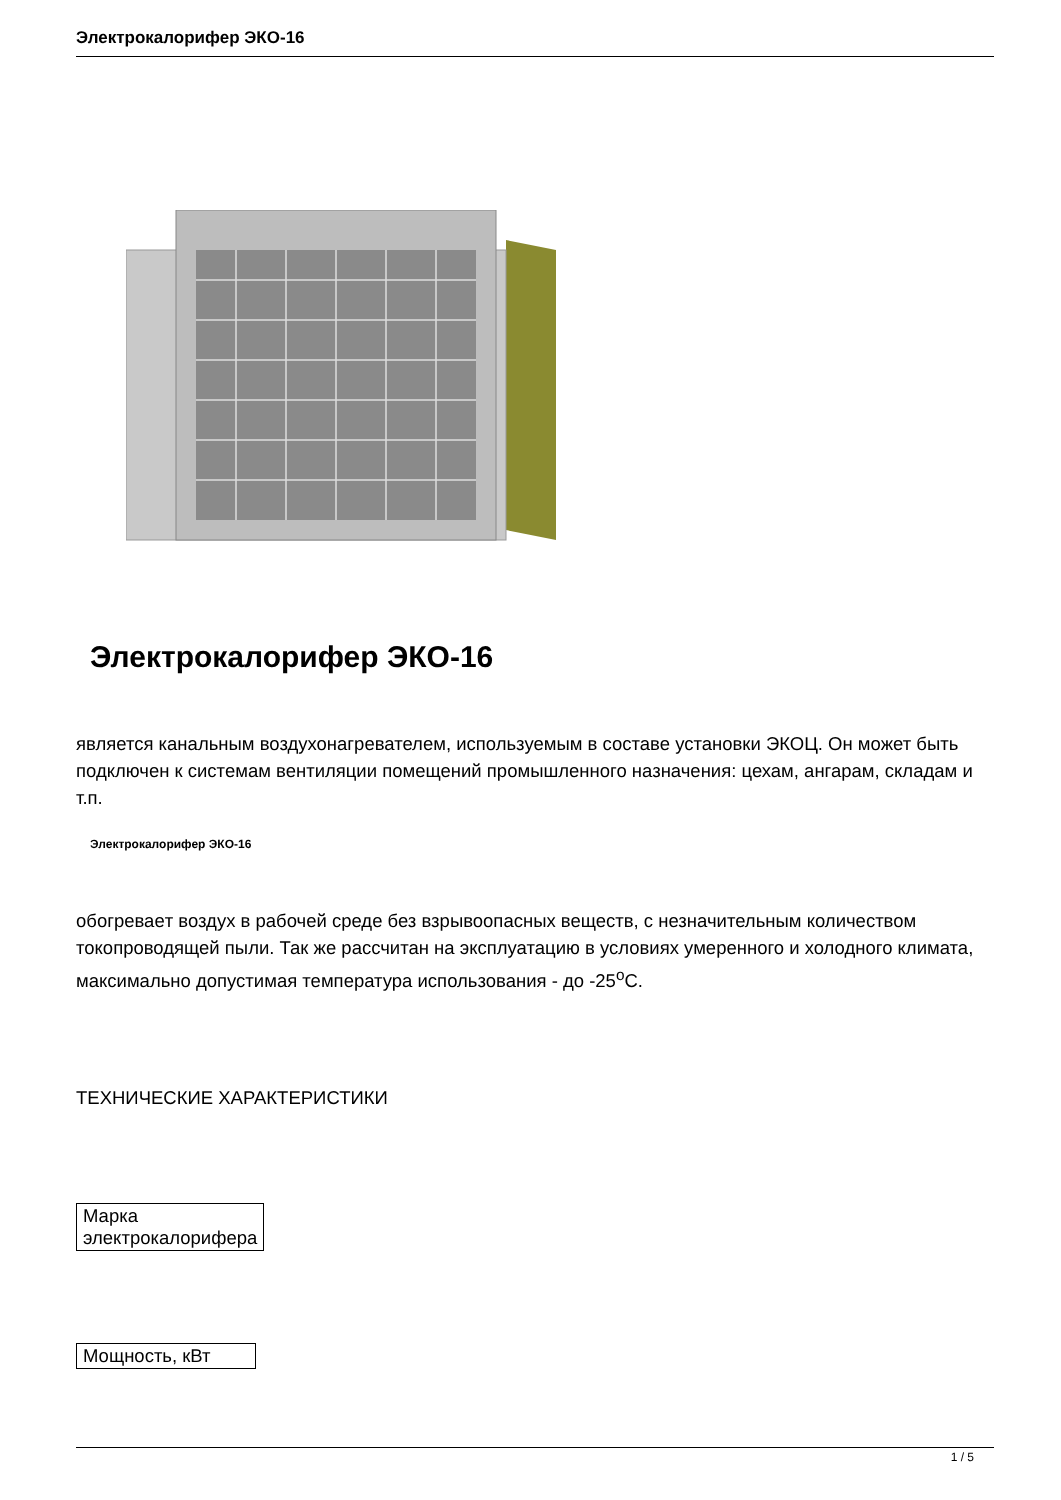Электрокалорифер ЭКО-16
Электрокалорифер ЭКО-16
является канальным воздухонагревателем, используемым в составе установки ЭКОЦ. Он может быть подключен к системам вентиляции помещений промышленного назначения: цехам, ангарам, складам и т.п.
Электрокалорифер ЭКО-16
обогреваeт воздух в рабочей среде без взрывоопасных веществ, с незначительным количеством токопроводящей пыли. Так же рассчитан на эксплуатацию в условиях умеренного и холодного климата, максимально допустимая температура использования - до -25<sup>о</sup>С.
ТЕХНИЧЕСКИЕ ХАРАКТЕРИСТИКИ
| Марка электрокалорифера |
| Мощность, кВт |
1 / 5